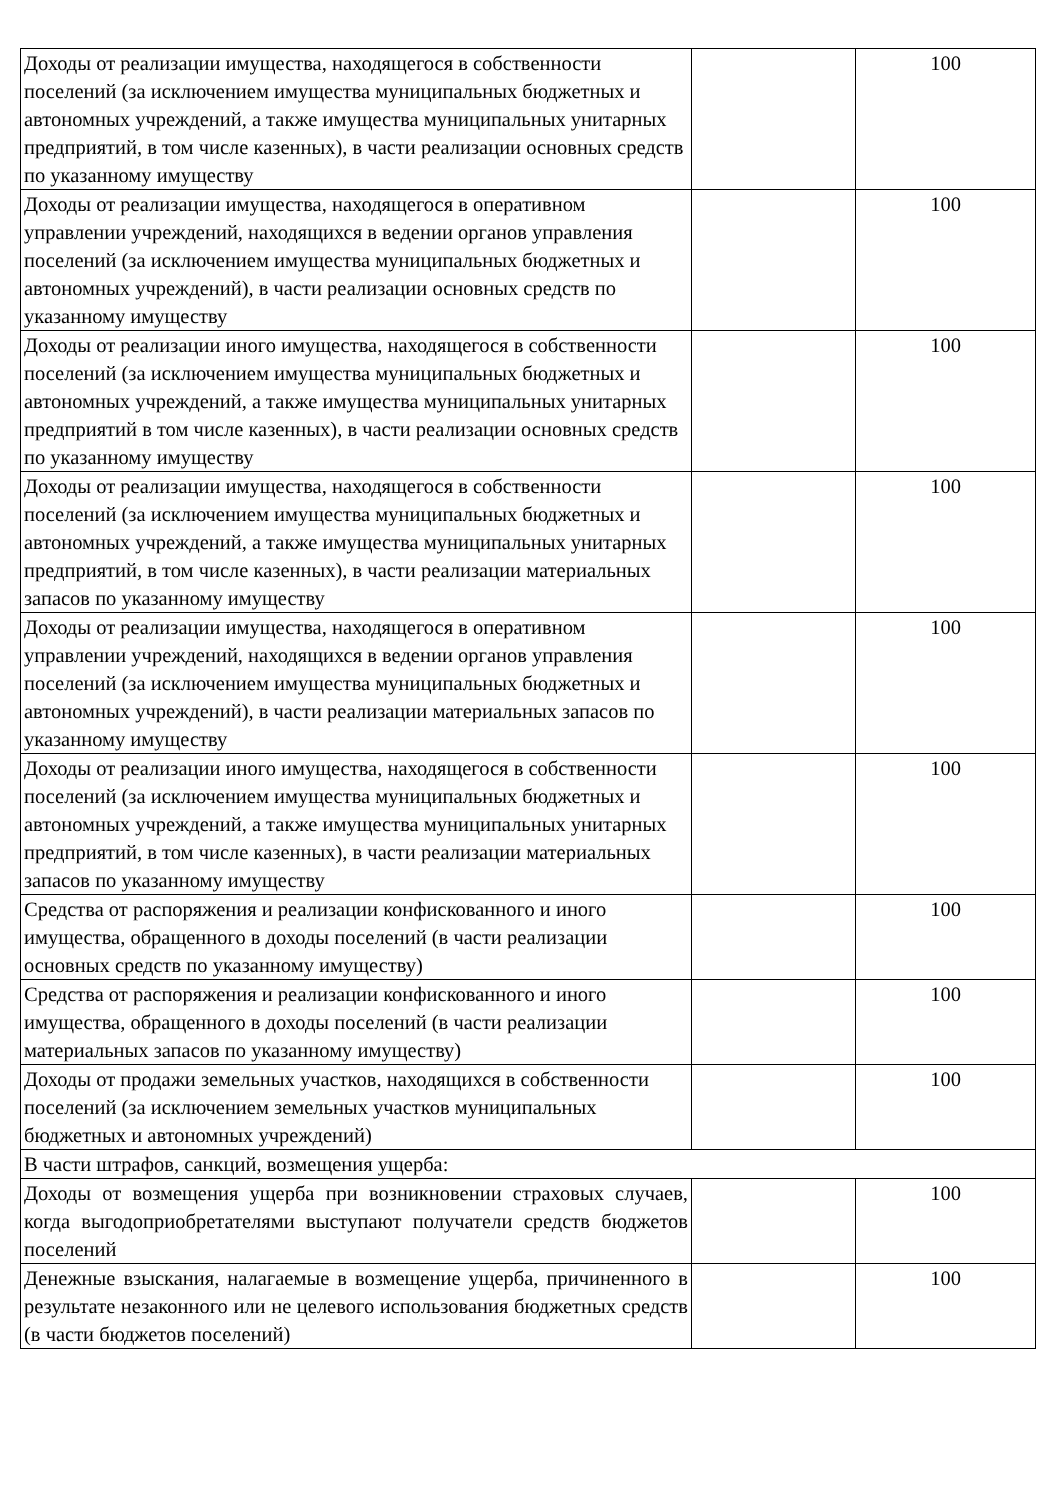| Доходы от реализации имущества, находящегося в собственности поселений (за исключением имущества муниципальных бюджетных и автономных учреждений, а также имущества муниципальных унитарных предприятий, в том числе казенных), в части реализации основных средств по указанному имуществу | | 100 |
| Доходы от реализации имущества, находящегося в оперативном управлении учреждений, находящихся в ведении органов управления поселений (за исключением имущества муниципальных бюджетных и автономных учреждений), в части реализации основных средств по указанному имуществу | | 100 |
| Доходы от реализации иного имущества, находящегося в собственности поселений (за исключением имущества муниципальных бюджетных и автономных учреждений, а также имущества муниципальных унитарных предприятий в том числе казенных), в части реализации основных средств по указанному имуществу | | 100 |
| Доходы от реализации имущества, находящегося в собственности поселений (за исключением имущества муниципальных бюджетных и автономных учреждений, а также имущества муниципальных унитарных предприятий, в том числе казенных), в части реализации материальных запасов по указанному имуществу | | 100 |
| Доходы от реализации имущества, находящегося в оперативном управлении учреждений, находящихся в ведении органов управления поселений (за исключением имущества муниципальных бюджетных и автономных учреждений), в части реализации материальных запасов по указанному имуществу | | 100 |
| Доходы от реализации иного имущества, находящегося в собственности поселений (за исключением имущества муниципальных бюджетных и автономных учреждений, а также имущества муниципальных унитарных предприятий, в том числе казенных), в части реализации материальных запасов по указанному имуществу | | 100 |
| Средства от распоряжения и реализации конфискованного и иного имущества, обращенного в доходы поселений (в части реализации основных средств по указанному имуществу) | | 100 |
| Средства от распоряжения и реализации конфискованного и иного имущества, обращенного в доходы поселений (в части реализации материальных запасов по указанному имуществу) | | 100 |
| Доходы от продажи земельных участков, находящихся в собственности поселений (за исключением земельных участков муниципальных бюджетных и автономных учреждений) | | 100 |
| В части штрафов, санкций, возмещения ущерба: | | |
| Доходы от возмещения ущерба при возникновении страховых случаев, когда выгодоприобретателями выступают получатели средств бюджетов поселений | | 100 |
| Денежные взыскания, налагаемые в возмещение ущерба, причиненного в результате незаконного или не целевого использования бюджетных средств (в части бюджетов поселений) | | 100 |